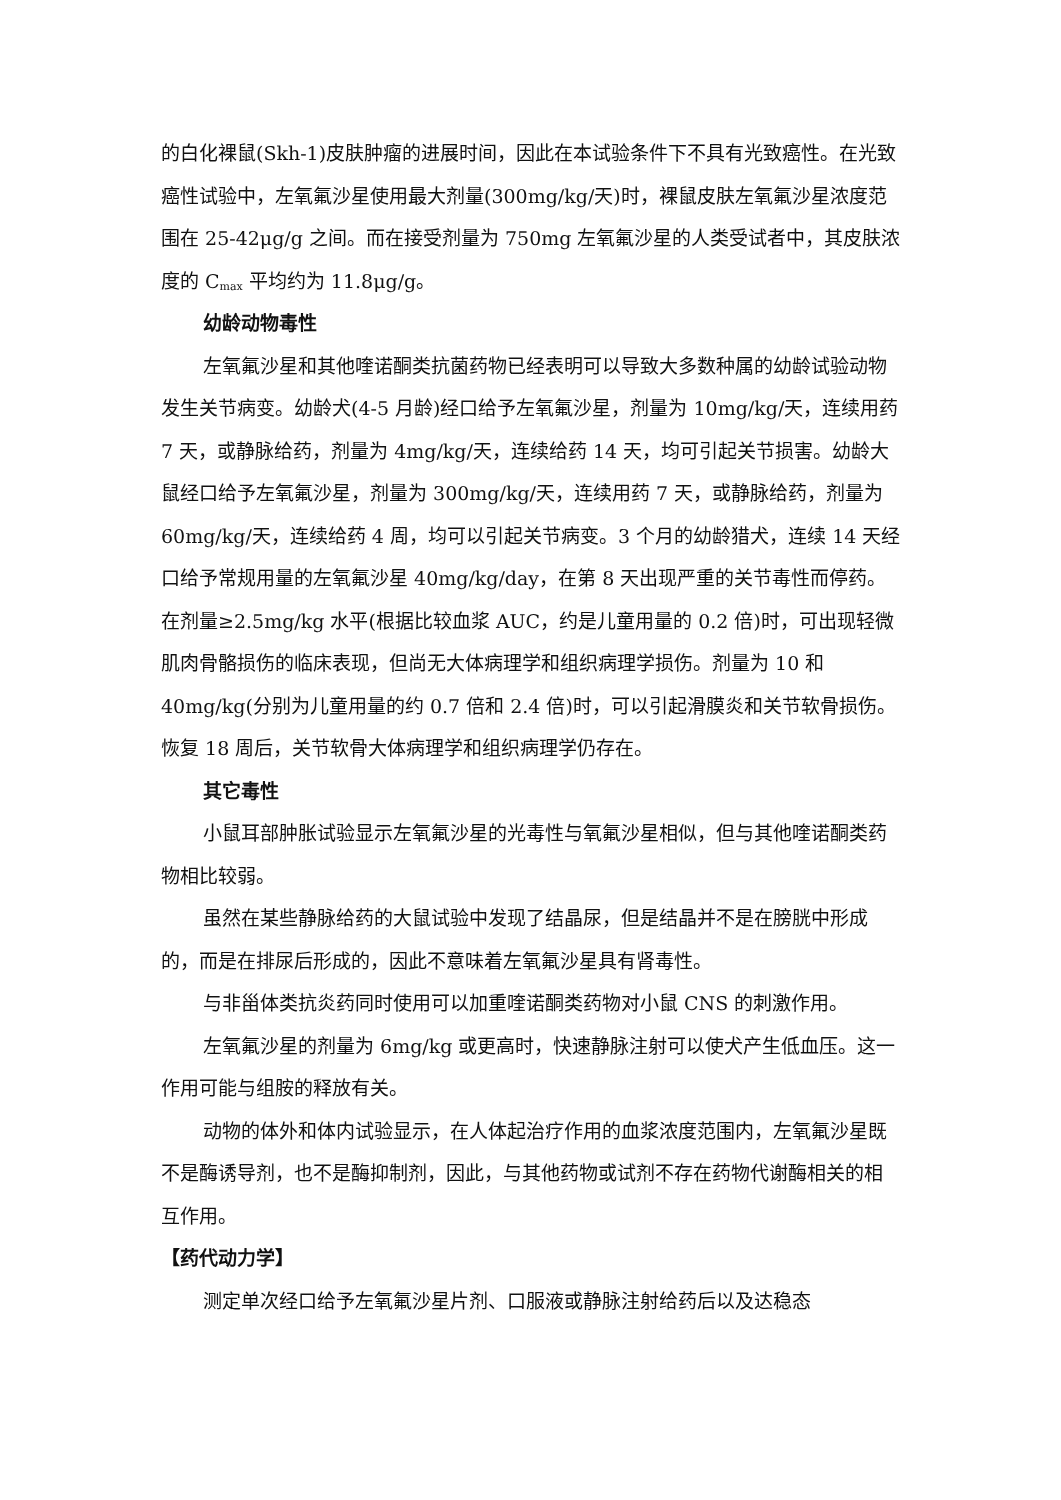的白化裸鼠(Skh-1)皮肤肿瘤的进展时间，因此在本试验条件下不具有光致癌性。在光致癌性试验中，左氧氟沙星使用最大剂量(300mg/kg/天)时，裸鼠皮肤左氧氟沙星浓度范围在 25-42μg/g 之间。而在接受剂量为 750mg 左氧氟沙星的人类受试者中，其皮肤浓度的 C<sub>max</sub> 平均约为 11.8μg/g。
幼龄动物毒性
左氧氟沙星和其他喹诺酮类抗菌药物已经表明可以导致大多数种属的幼龄试验动物发生关节病变。幼龄犬(4-5 月龄)经口给予左氧氟沙星，剂量为 10mg/kg/天，连续用药 7 天，或静脉给药，剂量为 4mg/kg/天，连续给药 14 天，均可引起关节损害。幼龄大鼠经口给予左氧氟沙星，剂量为 300mg/kg/天，连续用药 7 天，或静脉给药，剂量为 60mg/kg/天，连续给药 4 周，均可以引起关节病变。3 个月的幼龄猎犬，连续 14 天经口给予常规用量的左氧氟沙星 40mg/kg/day，在第 8 天出现严重的关节毒性而停药。在剂量≥2.5mg/kg 水平(根据比较血浆 AUC，约是儿童用量的 0.2 倍)时，可出现轻微肌肉骨骼损伤的临床表现，但尚无大体病理学和组织病理学损伤。剂量为 10 和 40mg/kg(分别为儿童用量的约 0.7 倍和 2.4 倍)时，可以引起滑膜炎和关节软骨损伤。恢复 18 周后，关节软骨大体病理学和组织病理学仍存在。
其它毒性
小鼠耳部肿胀试验显示左氧氟沙星的光毒性与氧氟沙星相似，但与其他喹诺酮类药物相比较弱。
虽然在某些静脉给药的大鼠试验中发现了结晶尿，但是结晶并不是在膀胱中形成的，而是在排尿后形成的，因此不意味着左氧氟沙星具有肾毒性。
与非甾体类抗炎药同时使用可以加重喹诺酮类药物对小鼠 CNS 的刺激作用。
左氧氟沙星的剂量为 6mg/kg 或更高时，快速静脉注射可以使犬产生低血压。这一作用可能与组胺的释放有关。
动物的体外和体内试验显示，在人体起治疗作用的血浆浓度范围内，左氧氟沙星既不是酶诱导剂，也不是酶抑制剂，因此，与其他药物或试剂不存在药物代谢酶相关的相互作用。
【药代动力学】
测定单次经口给予左氧氟沙星片剂、口服液或静脉注射给药后以及达稳态